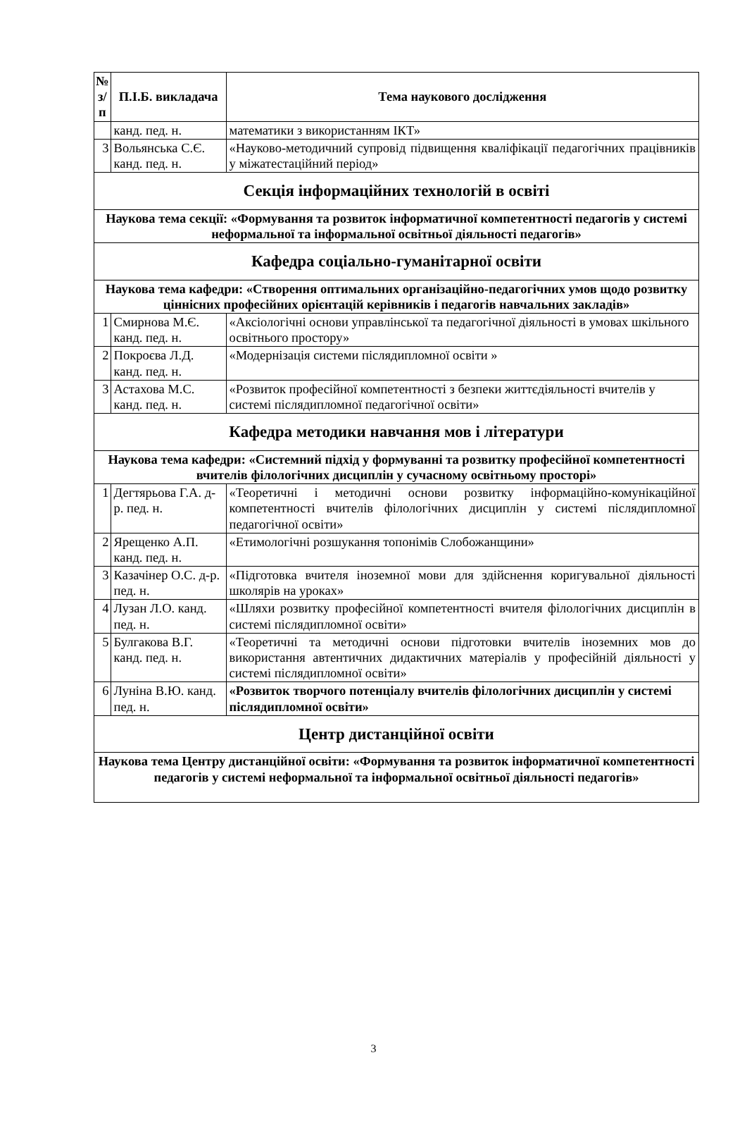| № з/п | П.І.Б. викладача | Тема наукового дослідження |
| --- | --- | --- |
| | канд. пед. н. | математики з використанням ІКТ» |
| 3 | Вольянська С.Є. канд. пед. н. | «Науково-методичний супровід підвищення кваліфікації педагогічних працівників у міжатестаційний період» |
| Секція інформаційних технологій в освіті | | |
| Наукова тема секції: «Формування та розвиток інформатичної компетентності педагогів у системі неформальної та інформальної освітньої діяльності педагогів» | | |
| Кафедра соціально-гуманітарної освіти | | |
| Наукова тема кафедри: «Створення оптимальних організаційно-педагогічних умов щодо розвитку ціннісних професійних орієнтацій керівників і педагогів навчальних закладів» | | |
| 1 | Смирнова М.Є. канд. пед. н. | «Аксіологічні основи управлінської та педагогічної діяльності в умовах шкільного освітнього простору» |
| 2 | Покроєва Л.Д. канд. пед. н. | «Модернізація системи післядипломної освіти » |
| 3 | Астахова М.С. канд. пед. н. | «Розвиток професійної компетентності з безпеки життєдіяльності вчителів у системі післядипломної педагогічної освіти» |
| Кафедра методики навчання мов і літератури | | |
| Наукова тема кафедри: «Системний підхід у формуванні та розвитку професійної компетентності вчителів філологічних дисциплін у сучасному освітньому просторі» | | |
| 1 | Дегтярьова Г.А. д-р. пед. н. | «Теоретичні і методичні основи розвитку інформаційно-комунікаційної компетентності вчителів філологічних дисциплін у системі післядипломної педагогічної освіти» |
| 2 | Ярещенко А.П. канд. пед. н. | «Етимологічні розшукання топонімів Слобожанщини» |
| 3 | Казачінер О.С. д-р. пед. н. | «Підготовка вчителя іноземної мови для здійснення коригувальної діяльності школярів на уроках» |
| 4 | Лузан Л.О. канд. пед. н. | «Шляхи розвитку професійної компетентності вчителя філологічних дисциплін в системі післядипломної освіти» |
| 5 | Булгакова В.Г. канд. пед. н. | «Теоретичні та методичні основи підготовки вчителів іноземних мов до використання автентичних дидактичних матеріалів у професійній діяльності у системі післядипломної освіти» |
| 6 | Луніна В.Ю. канд. пед. н. | «Розвиток творчого потенціалу вчителів філологічних дисциплін у системі післядипломної освіти» |
| Центр дистанційної освіти | | |
| Наукова тема Центру дистанційної освіти: «Формування та розвиток інформатичної компетентності педагогів у системі неформальної та інформальної освітньої діяльності педагогів» | | |
3